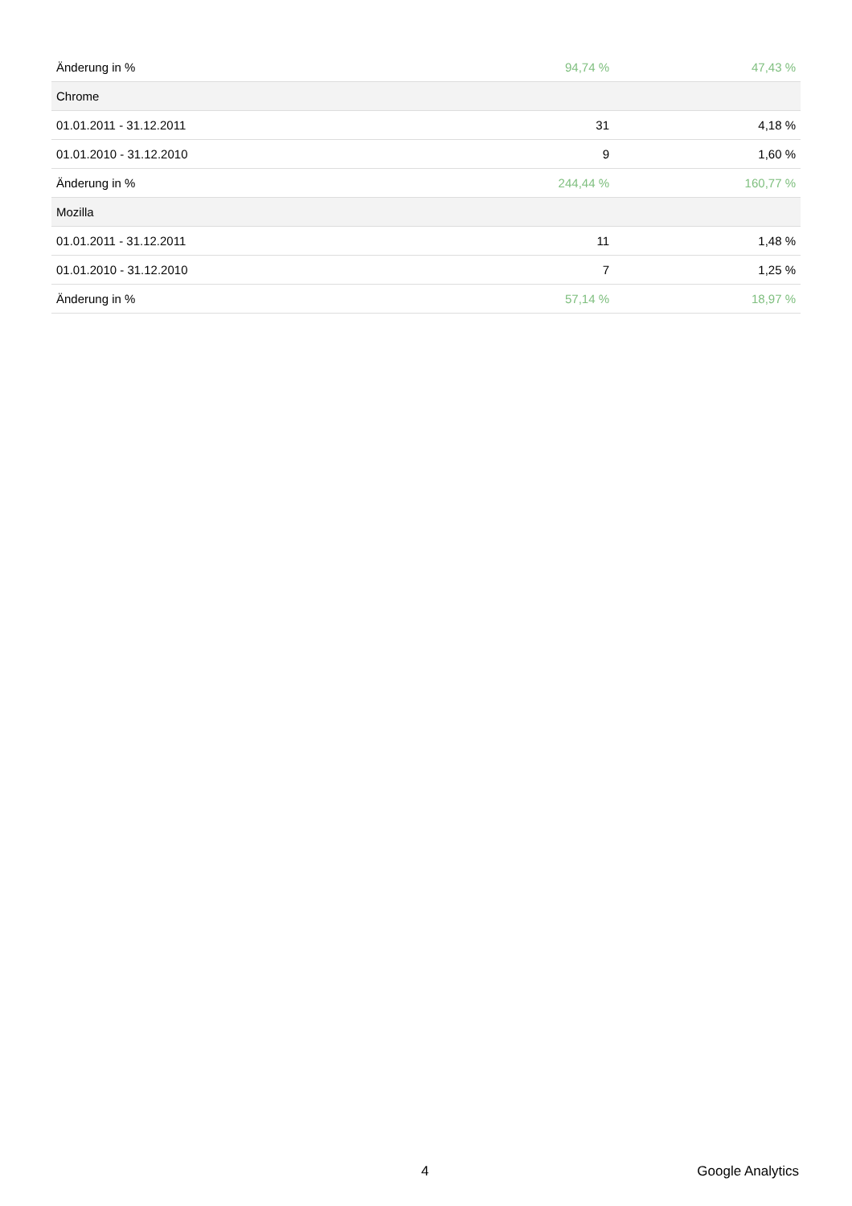| Änderung in % | 94,74 % | 47,43 % |
| Chrome | | |
| 01.01.2011 - 31.12.2011 | 31 | 4,18 % |
| 01.01.2010 - 31.12.2010 | 9 | 1,60 % |
| Änderung in % | 244,44 % | 160,77 % |
| Mozilla | | |
| 01.01.2011 - 31.12.2011 | 11 | 1,48 % |
| 01.01.2010 - 31.12.2010 | 7 | 1,25 % |
| Änderung in % | 57,14 % | 18,97 % |
4 Google Analytics